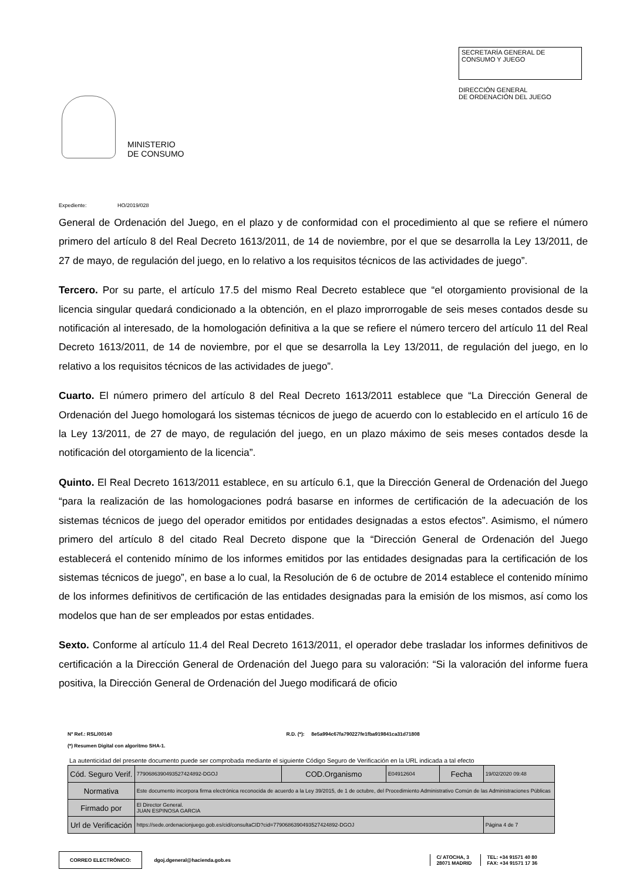MINISTERIO
DE CONSUMO
SECRETARÍA GENERAL DE
CONSUMO Y JUEGO
DIRECCIÓN GENERAL
DE ORDENACIÓN DEL JUEGO
Expediente: HO/2019/028
General de Ordenación del Juego, en el plazo y de conformidad con el procedimiento al que se refiere el número primero del artículo 8 del Real Decreto 1613/2011, de 14 de noviembre, por el que se desarrolla la Ley 13/2011, de 27 de mayo, de regulación del juego, en lo relativo a los requisitos técnicos de las actividades de juego”.
Tercero. Por su parte, el artículo 17.5 del mismo Real Decreto establece que “el otorgamiento provisional de la licencia singular quedará condicionado a la obtención, en el plazo improrrogable de seis meses contados desde su notificación al interesado, de la homologación definitiva a la que se refiere el número tercero del artículo 11 del Real Decreto 1613/2011, de 14 de noviembre, por el que se desarrolla la Ley 13/2011, de regulación del juego, en lo relativo a los requisitos técnicos de las actividades de juego”.
Cuarto. El número primero del artículo 8 del Real Decreto 1613/2011 establece que “La Dirección General de Ordenación del Juego homologará los sistemas técnicos de juego de acuerdo con lo establecido en el artículo 16 de la Ley 13/2011, de 27 de mayo, de regulación del juego, en un plazo máximo de seis meses contados desde la notificación del otorgamiento de la licencia”.
Quinto. El Real Decreto 1613/2011 establece, en su artículo 6.1, que la Dirección General de Ordenación del Juego “para la realización de las homologaciones podrá basarse en informes de certificación de la adecuación de los sistemas técnicos de juego del operador emitidos por entidades designadas a estos efectos”. Asimismo, el número primero del artículo 8 del citado Real Decreto dispone que la “Dirección General de Ordenación del Juego establecerá el contenido mínimo de los informes emitidos por las entidades designadas para la certificación de los sistemas técnicos de juego”, en base a lo cual, la Resolución de 6 de octubre de 2014 establece el contenido mínimo de los informes definitivos de certificación de las entidades designadas para la emisión de los mismos, así como los modelos que han de ser empleados por estas entidades.
Sexto. Conforme al artículo 11.4 del Real Decreto 1613/2011, el operador debe trasladar los informes definitivos de certificación a la Dirección General de Ordenación del Juego para su valoración: “Si la valoración del informe fuera positiva, la Dirección General de Ordenación del Juego modificará de oficio
Nº Ref.: RSL/00140 R.D. (*): 8e5a994c67fa790227fe1fba919841ca31d71808
(*) Resumen Digital con algoritmo SHA-1.
La autenticidad del presente documento puede ser comprobada mediante el siguiente Código Seguro de Verificación en la URL indicada a tal efecto
| Cód. Seguro Verif. | 7790686390493527424892-DGOJ | COD.Organismo | E04912604 | Fecha | 19/02/2020 09:48 |
| Normativa | Este documento incorpora firma electrónica reconocida de acuerdo a la Ley 39/2015, de 1 de octubre, del Procedimiento Administrativo Común de las Administraciones Públicas | | | | |
| Firmado por | El Director General. JUAN ESPINOSA GARCIA | | | | |
| Url de Verificación | https://sede.ordenacionjuego.gob.es/cid/consultaCID?cid=7790686390493527424892-DGOJ | | | | Página 4 de 7 |
CORREO ELECTRÓNICO:
dgoj.dgeneral@hacienda.gob.es
C/ ATOCHA, 3
28071 MADRID
TEL: +34 91571 40 80
FAX: +34 91571 17 36